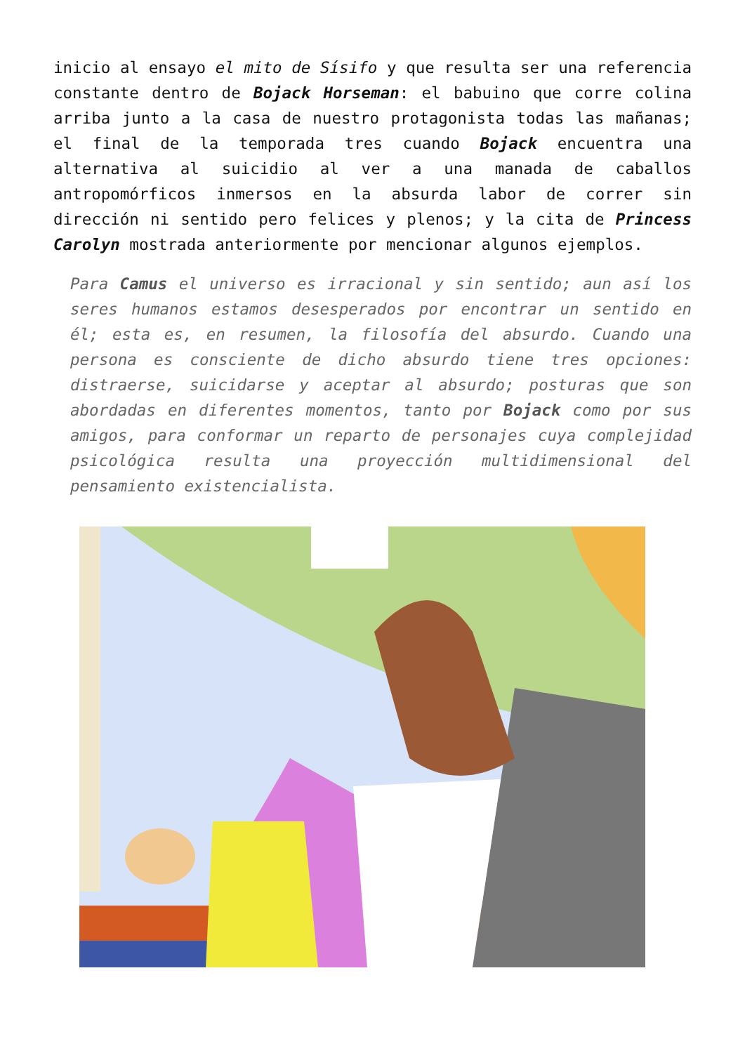inicio al ensayo el mito de Sísifo y que resulta ser una referencia constante dentro de Bojack Horseman: el babuino que corre colina arriba junto a la casa de nuestro protagonista todas las mañanas; el final de la temporada tres cuando Bojack encuentra una alternativa al suicidio al ver a una manada de caballos antropomórficos inmersos en la absurda labor de correr sin dirección ni sentido pero felices y plenos; y la cita de Princess Carolyn mostrada anteriormente por mencionar algunos ejemplos.
Para Camus el universo es irracional y sin sentido; aun así los seres humanos estamos desesperados por encontrar un sentido en él; esta es, en resumen, la filosofía del absurdo. Cuando una persona es consciente de dicho absurdo tiene tres opciones: distraerse, suicidarse y aceptar al absurdo; posturas que son abordadas en diferentes momentos, tanto por Bojack como por sus amigos, para conformar un reparto de personajes cuya complejidad psicológica resulta una proyección multidimensional del pensamiento existencialista.